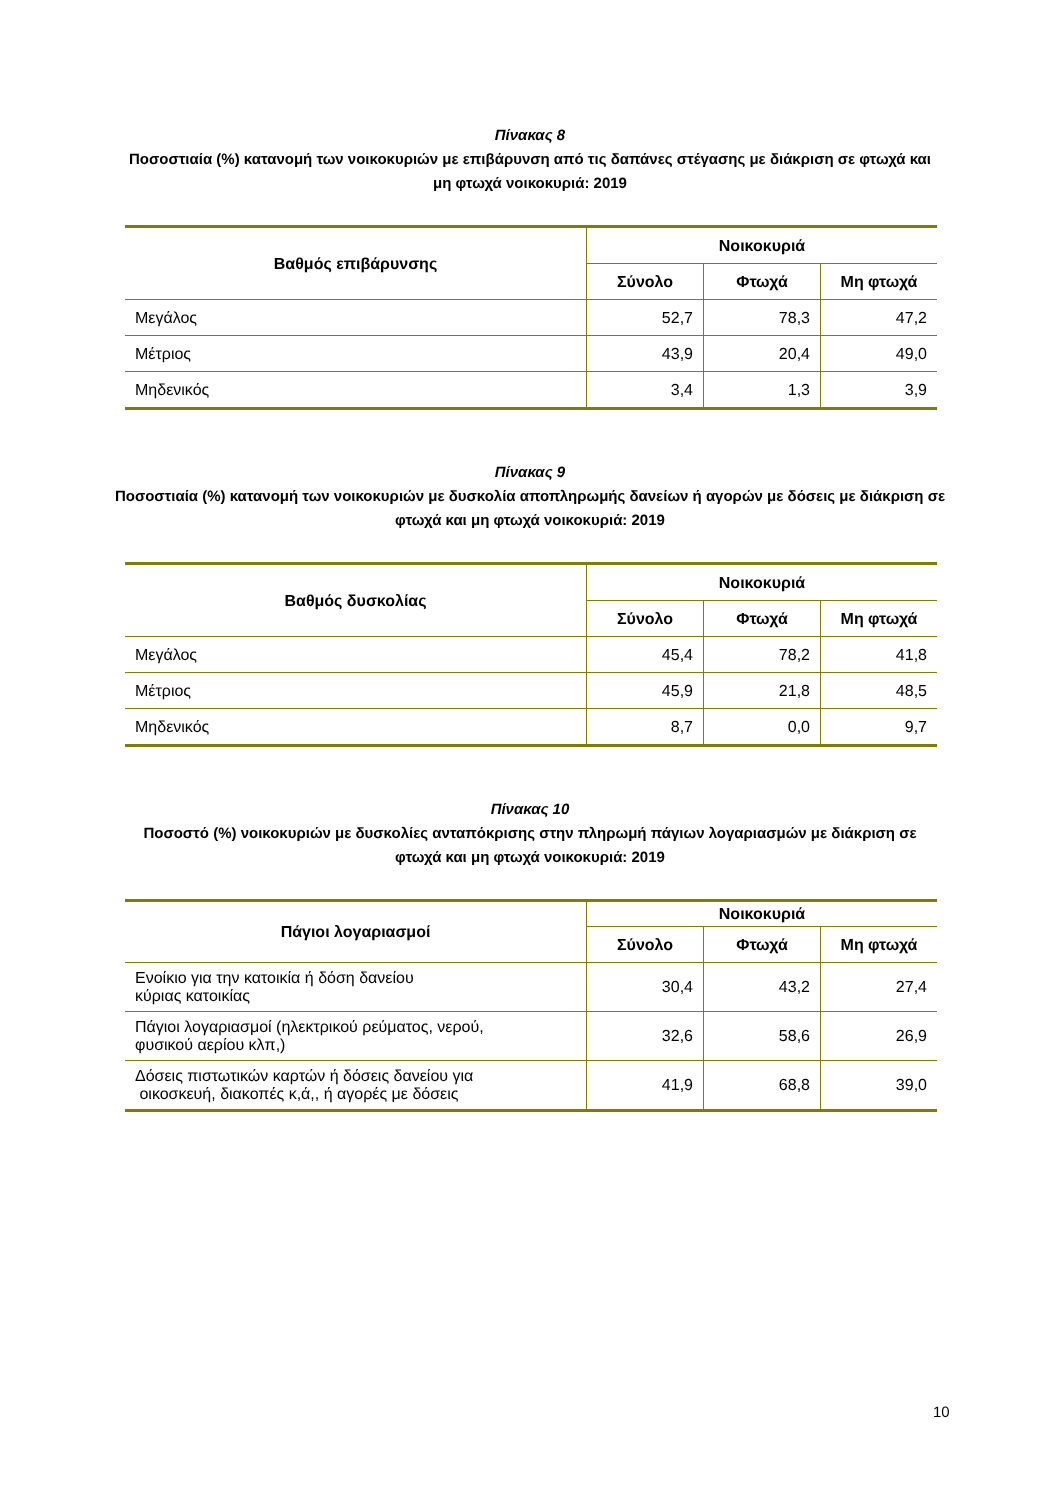Πίνακας 8
Ποσοστιαία (%) κατανομή των νοικοκυριών με επιβάρυνση από τις δαπάνες στέγασης με διάκριση σε φτωχά και μη φτωχά νοικοκυριά: 2019
| Βαθμός επιβάρυνσης | Νοικοκυριά | | |
| --- | --- | --- | --- |
| | Σύνολο | Φτωχά | Μη φτωχά |
| Μεγάλος | 52,7 | 78,3 | 47,2 |
| Μέτριος | 43,9 | 20,4 | 49,0 |
| Μηδενικός | 3,4 | 1,3 | 3,9 |
Πίνακας 9
Ποσοστιαία (%) κατανομή των νοικοκυριών με δυσκολία αποπληρωμής δανείων ή αγορών με δόσεις με διάκριση σε φτωχά και μη φτωχά νοικοκυριά: 2019
| Βαθμός δυσκολίας | Νοικοκυριά | | |
| --- | --- | --- | --- |
| | Σύνολο | Φτωχά | Μη φτωχά |
| Μεγάλος | 45,4 | 78,2 | 41,8 |
| Μέτριος | 45,9 | 21,8 | 48,5 |
| Μηδενικός | 8,7 | 0,0 | 9,7 |
Πίνακας 10
Ποσοστό (%) νοικοκυριών με δυσκολίες ανταπόκρισης στην πληρωμή πάγιων λογαριασμών με διάκριση σε φτωχά και μη φτωχά νοικοκυριά: 2019
| Πάγιοι λογαριασμοί | Νοικοκυριά | | |
| --- | --- | --- | --- |
| | Σύνολο | Φτωχά | Μη φτωχά |
| Ενοίκιο για την κατοικία ή δόση δανείου κύριας κατοικίας | 30,4 | 43,2 | 27,4 |
| Πάγιοι λογαριασμοί (ηλεκτρικού ρεύματος, νερού, φυσικού αερίου κλπ,) | 32,6 | 58,6 | 26,9 |
| Δόσεις πιστωτικών καρτών ή δόσεις δανείου για οικοσκευή, διακοπές κ,ά,, ή αγορές με δόσεις | 41,9 | 68,8 | 39,0 |
10